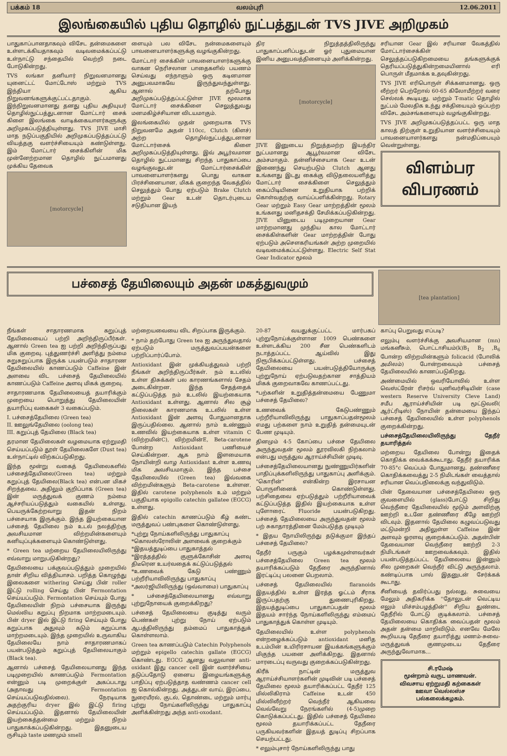பக்கம் 18 வலம்புரி 12.06.2011
இலங்கையில் புதிய தொழில் நுட்பத்துடன் TVS JIVE அறிமுகம்
பாதுகாப்பானதாகவும் விசேட தன்மைகளை உள்ளடக்கியதாகவும் வடிவமைக்கப்பட்டு உள்நாட்டு சந்தையில் வெற்றி நடை போடுகின்றது.
TVS லங்கா தனியார் நிறுவனமானது யுனைட்டட் மோட்டோஸ் மற்றும் TVS இந்தியா ஆகிய நிறுவனங்களுக்குட்பட்டதாகும். இந்நிறுவனமானது தனது புதிய அதியுயர் தொழில்நுட்பத்துடனான மோட்டார் சைக் கிளை இலங்கை வாடிக்கையாளர்களுக்கு அறிமுகப்படுத்தியுள்ளது. TVS JIVE மாசி மாத நடுப்பகுதியில் அறிமுகப்படுத்தப்பட்டு வியத்தகு வளர்ச்சியையும் கண்டுள்ளது. இம் மோட்டார் சைக்கிளின் மிக முன்னேற்றமான தொழில் நுட்பமானது முக்கிய தேவைக
[motorcycle]
ளையும் பல விசேட நன்மைகளையும் பாவனையாளர்களுக்கு வழங்குகின்றது.
மோட்டார் சைக்கிள் பாவனையாளர்களுக்கு வாகன நெரிசலான பாதைகளில் பயணம் செய்வது எந்நாளும் ஒரு கடினமான அனுபவமாகவே இருந்துவந்துள்ளது. ஆனால் தற்போது அறிமுகப்படுத்தப்பட்டுள்ள JIVE மூலமாக மோட்டார் சைக்கிளை செலுத்துவது மனமகிழ்ச்சியான விடயமாகும்.
இலங்கையில் முதன் முறையாக TVS நிறுவனமே அதன் 110cc, Clutch (கிளச்) அற்ற தொழில்நுட்பத்துடனான மோட்டார்சைக் கிளை அறிமுகப்படுத்தியுள்ளது. இவ் அபூர்வமான தொழில் நுட்பமானது சிறந்த பாதுகாப்பை வழங்குவதுடன் மோட்டார்சைக்கிள் பாவனையாளர்களது பொது வாகன பிரச்சினையான, மிகக் குறைந்த வேகத்தில் செலுத்தும் போது ஏற்படும் Brake Clutch மற்றும் Gear உடன் தொடர்புடைய சடுதியான இயந்
திர நிறுத்தத்திலிருந்து பாதுகாப்பளிப்பதுடன் ஓர் புதுமையான இனிய அனுபவத்தினையும் அளிக்கின்றது.
[motorcycle]
JIVE இனுடைய நிறுத்தமற்ற இயந்திர நுட்பமானது ஆபூர்வமான விசேட அம்சமாகும். தன்னிச்சையாக Gear உடன் இணைந்து செயற்படும் Clutch ஆனது உங்களது இடது கைக்கு விடுதலையளித்து மோட்டார் சைக்கிளை செலுத்தும் கைப்பிடியினை உறுதியாக பற்றிக் கொள்வதற்கு வாய்ப்பளிக்கின்றது. Rotary Gear மற்றும் Easy Gear மாற்றத்தின் மூலம் உங்களது மனிதசக்தி சேமிக்கப்படுகின்றது. JIVE யினுடைய படிமுறையான Gear மாற்றமானது முந்திய கால மோட்டார் சைக்கிள்களின் Gear மாற்றத்தின் போது ஏற்படும் அசௌகரியங்கள் அற்ற முறையில் வடிவமைக்கப்பட்டுள்ளது. Electric Self Stat Gear Indicator மூலம்
சரியான Gear இல் சரியான வேகத்தில் மோட்டார்சைக்கிள் செலுத்தப்படுகிறமையை தங்களுக்குக் தெரியப்படுத்துகின்றமையினால் எரி பொருள் மீதமாக்க உதவுகின்றது.
TVS JIVE எரிபொருள் சிக்கனமானது. ஒரு லீற்றர் பெற்றோல் 60-65 கிலோமீற்றர் வரை செல்லக் கூடியது. மற்றும் T-matic தொழில் நுட்பம் மேலதிக உந்து சக்தியையும் ஒப்பற்ற விசேட அம்சங்களையும் வழங்குகின்றது.
TVS JIVE அறிமுகப்படுத்தப்பட்ட ஒரு மாத காலத் திற்குள் உறுதியான வளர்ச்சியையும் பாவனையாளர்களது நன்மதிப்பையும் வென்றுள்ளது.
விளம்பர
விபரணம்
பச்சைத் தேயிலையும் அதன் மகத்துவமும்
[tea plantation]
நீங்கள் சாதாரணமாக கறுப்புத் தேயிலையைப் பற்றி அறிந்திருப்பீர்கள். ஆனால் Green tea ஐ பற்றி அறிந்திருப்பது மிக குறைவு. புத்துணர்ச்சி அளித்து நம்மை சுறுசுறுப்பாக இருக்க பயன்படும் சாதாரண தேயிலையில் காணப்படும் Caffeine இன் அளவை விட பச்சைத் தேயிலையில் காணப்படும் Caffeine அளவு மிகக் குறைவு.
சாதாரணமாக தேயிலையைத் தயாரிக்கும் முறையை பொறுத்து தேயிலையின் தயாரிப்பு வகைகள் 3 வகைப்படும்.
I. பச்சைத்தேயிலை (Green tea)
II. ஊலுங்தேயிலை (oolong tea)
III. கறுப்புத் தேயிலை (Black tea)
தரமான தேயிலைகள் வழமையாக ஏற்றுமதி செய்யப்படும் தூள் தேயிலைகளே (Dust tea) உள்நாட்டில் விற்கப்படுகிறது.
இந்த மூன்று வகைத் தேயிலைகளில் பச்சைத்தேயிலை(Green tea) மற்றும் கறுப்புத் தேயிலை(Black tea) என்பன மிகச் சிறந்தவை. அதிலும் குறிப்பாக (Green tea) இன் மருத்துவக் குணம் நம்மை ஆச்சரியப்படுத்தும் வகையில் உள்ளது. பெயருக்கேற்றவாறு இதன் நிறம் பச்சையாக இருக்கும். இந்த இயற்கையான பச்சைத் தேயிலை நம் உடல் நலத்திற்கு அவசியமான விற்றமின்களையும் கனியுப்புக்களையும் கொண்டுள்ளது.
* Green tea மற்றைய தேயிலையிலிருந்து எவ்வாறு மாறுபடுகின்றது?
தேயிலையை பக்குவப்படுத்தும் முறையில் தான் சிறிய வித்தியாசம். பறித்த கொழுந்து இலைகளை withering செய்து பின் roller இட்டு rolling செய்து பின் Fermontation செய்யப்படும். Fermontation செய்யும் போது தேயிலையின் நிறம் பச்சையாக இருந்து மெல்லிய கறுப்பு நிறமாக மாற்றமடையும். பின் dryer இல் இட்டு firing செய்யும் போது கறுப்பாக அதுவும் கடும் கறுப்பாக மாற்றமடையும். இந்த முறையில் உருவாகிய தேயிலையே நாம் சாதாரணமாகப் பயன்படுத்தும் கறுப்புத் தேயிலையாகும் (Black tea).
ஆனால் பச்சைத் தேயிலையானது இந்த படிமுறையில் காணப்படும் Fermontation என்னும் படி முறைக்குள் அகப்படாது (அதாவது Fermontation செய்யப்படுவதில்லை). நேரடியாக அதற்குரிய dryer இல் இட்டு firing செய்யப்படும். இதனால் தேயிலையின் இயற்கைத்தன்மை மற்றும் நிறம் பாதுகாக்கப்படுகின்றது. இதனுடைய ருசியும் taste மணமும் smell
மற்றையவையை விட சிறப்பாக இருக்கும்.
* நாம் தற்போது Green tea ஐ அருந்துவதால் ஏற்படும் மருத்துவப்பயன்களை பற்றிப்பார்ப்போம்.
Antioxidant இன் முக்கியத்துவம் பற்றி நீங்கள் அறிந்திருப்பீர்கள். நம் உடலில் உள்ள திசுக்கள் பல காரணங்களால் சேதம் அடைகின்றன. இந்த சேதத்தைக் கட்டுப்படுத்த நம் உடலில் இயற்கையாக Antioxidant உள்ளது. ஆனால் சில சூழ் நிலைகள் காரணமாக உடலில் உள்ள Antioxidant இன் அளவு போதுமானதாக இருப்பதில்லை. ஆனால் நாம் உண்ணும் உணவில் இயற்கையாக உள்ள vitamin C (விற்றமின்C), விற்றமின்E, Beta-carotene போன்ற Antioxidant பணியைச் செய்கின்றன. ஆக நாம் இளமையாக நோயின்றி வாழ Antioxidant உள்ள உணவு மிக அவசியமாகும். இந்த பச்சை தேயிலையில் (Green tea) இவ்வகை விற்றமின்களும் Beta-carotene உள்ளன. இதில் carotene polyphenols உம் மற்றும் பகுதியாக epigollo catechin gallatee (EGCG) உள்ளது.
இதில் catechin காணப்படும் கீழ் கண்ட மருத்துவப் பண்புகளை கொண்டுள்ளது.
*புற்று நோய்களிலிருந்து பாதுகாப்பு
*கொலஸ்ரோலின் அளவைக் குறைக்கும்
*இதயத்துடிப்பை பாதுகாத்தல்
*இரத்தத்தில் குளுக்கோசின் அளவு திடீரென உயர்வதைக் கட்டுப்படுத்தல்
*உணவைக் கேடு பண்ணும் பற்றீரியாவிலிருந்து பாதுகாப்பு
*அலர்ஜியிலிருந்து (ஒவ்வாமை) பாதுகாப்பு
* பச்சைத்தேயிலையானது எவ்வாறு புற்றுநோயைக் குறைக்கிறது?
பச்சைத் தேயிலையை குடித்து வரும் பெண்கள் புற்று நோய் ஏற்படும் ஆபத்திலிருந்து தம்மைப் பாதுகாத்துக் கொள்ளலாம்.
Green tea காணப்படும் Catechin Polyphenols மற்றும் epigello catechin gallate (EGCG) கொண்டது. EGCG ஆனது வலுவான anti-oxidant இது cancer cell இன் வளர்ச்சியை தடுப்பதோடு ஏனைய இழையங்களுக்கு பாதிப்பு ஏற்படுத்தாத வண்ணம் cancer cell ஐ கொல்கின்றது. அத்துடன் வாய், இரப்பை, நுரையீரல், குடல், தொண்டை மற்றும் மார்பு புற்று நோய்களிலிருந்து பாதுகாப்பு அளிக்கின்றது அந்த anti-oxodant.
20-87 வயதுக்குட்பட்ட மார்பகப் புற்றுநோய்க்குள்ளான 1009 பெண்களை உள்ளடக்கிய 200 சீன பெண்களிடம் நடாத்தப்பட்ட ஆய்வில் இது நிரூபிக்கப்பட்டுள்ளது. பச்சைத் தேயிலையை பயன்படுத்தியோருக்கு புற்றுநோய் ஏற்படுவதற்கான சாத்தியம் மிகக் குறைவாகவே காணப்பட்டது.
*பற்களின் உறுதித்தன்மையை பேணுமா பச்சைத் தேயிலை?
உணவைக் கேடுபண்ணும் பற்றீரியாவிலிருந்து பாதுகாப்பதன்மூலம் எமது பற்களை நாம் உறுதித் தன்மையுடன் பேண முடியும்.
தினமும் 4-5 கோப்பை பச்சை தேயிலை அருந்துவதன் மூலம் தூரவிலகி நிற்கலாம் என்பது மருத்துவ ஆராய்ச்சியின் முடிவு.
பச்சைத்தேயிலையானது நுண்ணுயிர்களின் பாதிப்புக்களிலிருந்து பாதுகாப்பு அளிக்கும். "கொரின்" என்கின்ற இரசாயன பொருளினைக் கொண்டுள்ளது. பற்சிதைவை ஏற்படுத்தும் பற்றீரியாவைக் கட்டுப்படுத்த இதில் இயற்கையாக உள்ள புளோரைட் Fluoride பயன்படுகிறது. பச்சைத் தேயிலையை அருந்துவதன் மூலம் பற் சுகாதாரத்தினை மேம்படுத்த முடியும்
* இதய நோயிலிருந்து தடுக்குமா இந்தப் பச்சைத் தேயிலை?
தேநீர் பருகும் பழக்கமுள்ளவர்கள் பச்சைத்தேயிலை Green tea மூலம் தயாரிக்கப்படும் தேநீரை அருந்தினால் இரட்டிப்பு பலனை பெறலாம்.
பச்சைத் தேயிலையில் flaranoids இதயத்தில் உள்ள இரத்த ஓட்டம் சீராக இருப்பதற்கு துணைபுரிகிறது. இதயத்துடிப்பை பாதுகாப்பதன் மூலம் இதயம் சார்ந்த நோய்களிலிருந்து எம்மைப் பாதுகாத்துக் கொள்ள முடியும்.
தேயிலையில் உள்ள polyphenols என்றழைக்கப்படும் antioxidant மனித உடம்பின் உயிரிரசாயன இயக்கங்களுக்கும் மிகுந்த பயனை அளிக்கிறது. இதனால் மாரடைப்பு வருவது குறைக்கப்படுகின்றது.
கிரீக் நாட்டின் மருத்துவ ஆராய்ச்சியாளர்களின் முடிவின் படி பச்சைத் தேயிலை மூலம் தயாரிக்கப்பட்ட தேநீர் 125 மில்லிகிராம் Caffeine உடன் 450 மில்லிலீற்றர் வெந்நீர் ஆகியவை வெவ்வேறு நேரங்களில் (4-5)முறை கொடுக்கப்பட்டது. இதில் பச்சைத் தேயிலை மூலம் தயாரிக்கப்பட்ட தேநீரை பருகியவர்களின் இதயத் துடிப்பு சிறப்பாக செயற்பட்டது.
* எலும்புசார் நோய்களிலிருந்து பாது
காப்பு பெறுவது எப்படி?
எலும்பு வளர்ச்சிக்கு அவசியமான (mn) மங்கனீசும், பொட்டாசியம்(k)B<sub>1</sub> B<sub>2</sub> ,B<sub>6</sub> போன்ற விற்றமின்களும் folicacid (போலிக் அமிலம்) போன்றவையும் பச்சைத் தேயிலையில் காணப்படுகிறது.
அண்மையில் ஒவரியோவில் உள்ள வெஸ்ட்ரேன் ரிசர்வ் யுனிவர்சிடியின் (case western Reserve University Cleve Land) சமீப ஆராய்ச்சியின் படி மூட்டுவலி( ஆர்ட்ரிடிஸ்) நோயின் தன்மையை இந்தப் பச்சைத் தேயிலையில் உள்ள polyphenols குறைக்கின்றது.
பச்சைத்தேயிலையிலிருந்து தேநீர் தயாரித்தல்
மற்றைய தேயிலை போன்று இதைக் கொதிக்க வைக்கக்கூடாது. தேநீர் தயாரிக்க 70-85°c வெப்பம் போதுமானது. தண்ணீரை கொதிக்கவைத்து 2-5 நிமிடங்கள் வைத்தால் சரியான வெப்பநிலைக்கு வந்துவிடும்.
பின் தேவையான பச்சைத்தேயிலை ஒரு குவளையில் (glass)போட்டு சிறிது வெந்நீரை தேயிலையில் மூடும் அளவிற்கு ஊற்றி உடனே தண்ணீரை கீழே ஊற்றி விடவும். இதனால் தேயிலை கழுவப்படுவது மட்டுமன்றி அதிலுள்ள Caffeine இன் அளவும் ஓரளவு குறைக்கப்படும். அதன்பின் தேவையான வெந்நீரை ஊற்றி 2-3 நிமிடங்கள் ஊறவைக்கவும். இதில் பயன்படுத்தப்பட்ட தேயிலையை இன்னும் சில முறைகள் வெந்நீர் விட்டு அருந்தலாம். கண்டிப்பாக பால் இதனுடன் சேர்க்கக் கூடாது.
சீனியைத் தவிர்ப்பது நல்லது. சுவையை மேலும் அதிகரிக்க ''தோலுடன் வெட்டிய எலும் மிச்சம்பழத்தின்'' சிறிய துண்டை தேநீரில் போட்டு குடிக்கலாம். பச்சைத் தேயிலையை கொதிக்க வைப்பதன் மூலம் அதன் தன்மை மாறிவிடும். எனவே மேலே கூறியபடி தேநீரை தயாரித்து மணம்-சுவை-மருத்துவக் குணமுடைய தேநீரை அருந்துவோமாக...
சி.ரமேஷ்
மூன்றாம் வருட மாணவன்.
விவசாய ஏற்றுமதி கற்கைகள்
ஊவா வெல்லஸ்ச
பல்கலைக்கழகம்.